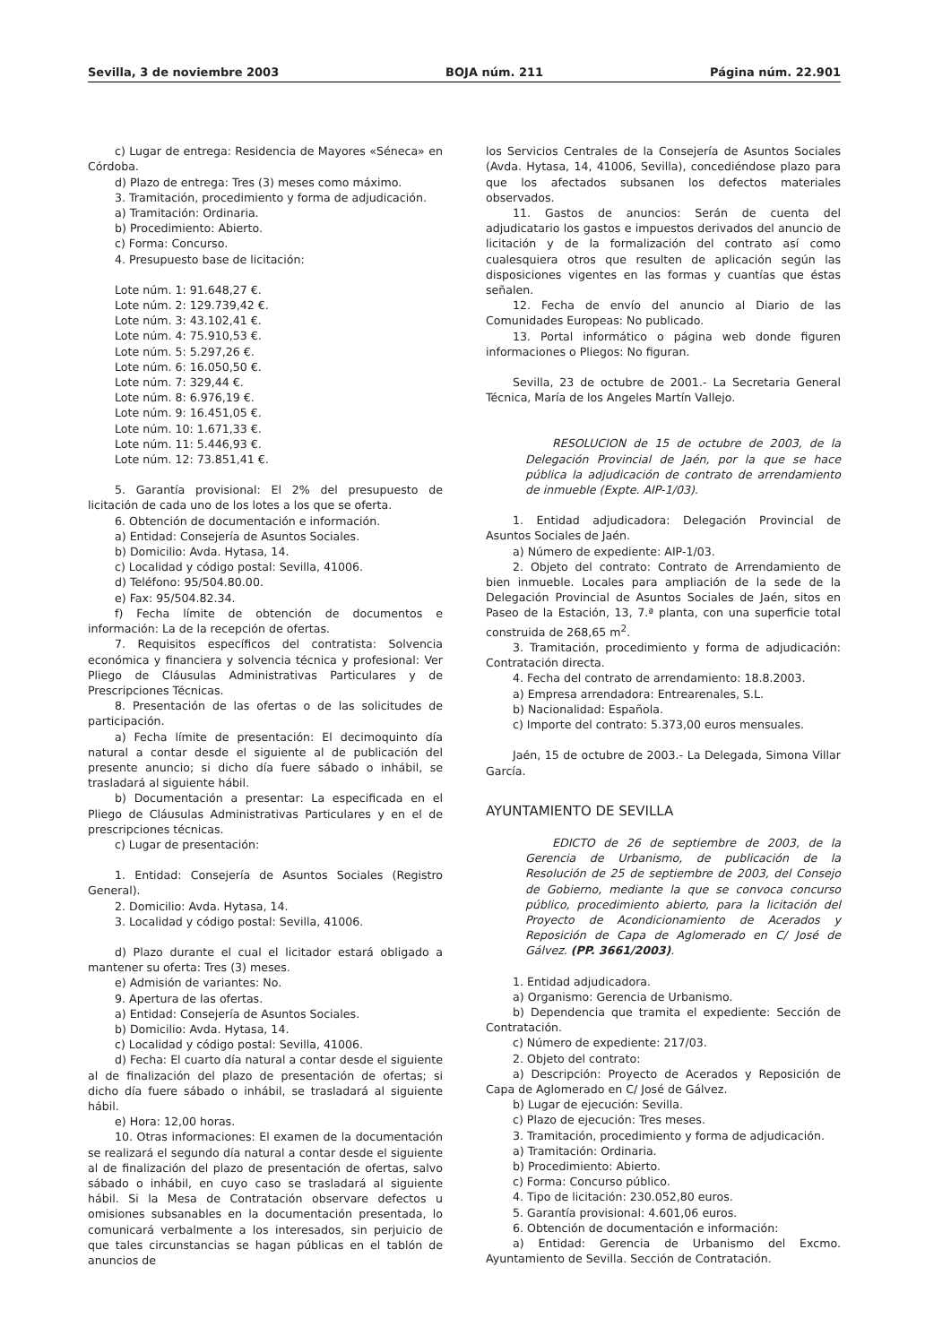Sevilla, 3 de noviembre 2003 BOJA núm. 211 Página núm. 22.901
c) Lugar de entrega: Residencia de Mayores «Séneca» en Córdoba.
d) Plazo de entrega: Tres (3) meses como máximo.
3. Tramitación, procedimiento y forma de adjudicación.
a) Tramitación: Ordinaria.
b) Procedimiento: Abierto.
c) Forma: Concurso.
4. Presupuesto base de licitación:
Lote núm. 1: 91.648,27 €.
Lote núm. 2: 129.739,42 €.
Lote núm. 3: 43.102,41 €.
Lote núm. 4: 75.910,53 €.
Lote núm. 5: 5.297,26 €.
Lote núm. 6: 16.050,50 €.
Lote núm. 7: 329,44 €.
Lote núm. 8: 6.976,19 €.
Lote núm. 9: 16.451,05 €.
Lote núm. 10: 1.671,33 €.
Lote núm. 11: 5.446,93 €.
Lote núm. 12: 73.851,41 €.
5. Garantía provisional: El 2% del presupuesto de licitación de cada uno de los lotes a los que se oferta.
6. Obtención de documentación e información.
a) Entidad: Consejería de Asuntos Sociales.
b) Domicilio: Avda. Hytasa, 14.
c) Localidad y código postal: Sevilla, 41006.
d) Teléfono: 95/504.80.00.
e) Fax: 95/504.82.34.
f) Fecha límite de obtención de documentos e información: La de la recepción de ofertas.
7. Requisitos específicos del contratista: Solvencia económica y financiera y solvencia técnica y profesional: Ver Pliego de Cláusulas Administrativas Particulares y de Prescripciones Técnicas.
8. Presentación de las ofertas o de las solicitudes de participación.
a) Fecha límite de presentación: El decimoquinto día natural a contar desde el siguiente al de publicación del presente anuncio; si dicho día fuere sábado o inhábil, se trasladará al siguiente hábil.
b) Documentación a presentar: La especificada en el Pliego de Cláusulas Administrativas Particulares y en el de prescripciones técnicas.
c) Lugar de presentación:
1. Entidad: Consejería de Asuntos Sociales (Registro General).
2. Domicilio: Avda. Hytasa, 14.
3. Localidad y código postal: Sevilla, 41006.
d) Plazo durante el cual el licitador estará obligado a mantener su oferta: Tres (3) meses.
e) Admisión de variantes: No.
9. Apertura de las ofertas.
a) Entidad: Consejería de Asuntos Sociales.
b) Domicilio: Avda. Hytasa, 14.
c) Localidad y código postal: Sevilla, 41006.
d) Fecha: El cuarto día natural a contar desde el siguiente al de finalización del plazo de presentación de ofertas; si dicho día fuere sábado o inhábil, se trasladará al siguiente hábil.
e) Hora: 12,00 horas.
10. Otras informaciones: El examen de la documentación se realizará el segundo día natural a contar desde el siguiente al de finalización del plazo de presentación de ofertas, salvo sábado o inhábil, en cuyo caso se trasladará al siguiente hábil. Si la Mesa de Contratación observare defectos u omisiones subsanables en la documentación presentada, lo comunicará verbalmente a los interesados, sin perjuicio de que tales circunstancias se hagan públicas en el tablón de anuncios de
los Servicios Centrales de la Consejería de Asuntos Sociales (Avda. Hytasa, 14, 41006, Sevilla), concediéndose plazo para que los afectados subsanen los defectos materiales observados.
11. Gastos de anuncios: Serán de cuenta del adjudicatario los gastos e impuestos derivados del anuncio de licitación y de la formalización del contrato así como cualesquiera otros que resulten de aplicación según las disposiciones vigentes en las formas y cuantías que éstas señalen.
12. Fecha de envío del anuncio al Diario de las Comunidades Europeas: No publicado.
13. Portal informático o página web donde figuren informaciones o Pliegos: No figuran.
Sevilla, 23 de octubre de 2001.- La Secretaria General Técnica, María de los Angeles Martín Vallejo.
RESOLUCION de 15 de octubre de 2003, de la Delegación Provincial de Jaén, por la que se hace pública la adjudicación de contrato de arrendamiento de inmueble (Expte. AIP-1/03).
1. Entidad adjudicadora: Delegación Provincial de Asuntos Sociales de Jaén.
a) Número de expediente: AIP-1/03.
2. Objeto del contrato: Contrato de Arrendamiento de bien inmueble. Locales para ampliación de la sede de la Delegación Provincial de Asuntos Sociales de Jaén, sitos en Paseo de la Estación, 13, 7.ª planta, con una superficie total construida de 268,65 m<sup>2</sup>.
3. Tramitación, procedimiento y forma de adjudicación: Contratación directa.
4. Fecha del contrato de arrendamiento: 18.8.2003.
a) Empresa arrendadora: Entrearenales, S.L.
b) Nacionalidad: Española.
c) Importe del contrato: 5.373,00 euros mensuales.
Jaén, 15 de octubre de 2003.- La Delegada, Simona Villar García.
AYUNTAMIENTO DE SEVILLA
EDICTO de 26 de septiembre de 2003, de la Gerencia de Urbanismo, de publicación de la Resolución de 25 de septiembre de 2003, del Consejo de Gobierno, mediante la que se convoca concurso público, procedimiento abierto, para la licitación del Proyecto de Acondicionamiento de Acerados y Reposición de Capa de Aglomerado en C/ José de Gálvez. (PP. 3661/2003).
1. Entidad adjudicadora.
a) Organismo: Gerencia de Urbanismo.
b) Dependencia que tramita el expediente: Sección de Contratación.
c) Número de expediente: 217/03.
2. Objeto del contrato:
a) Descripción: Proyecto de Acerados y Reposición de Capa de Aglomerado en C/ José de Gálvez.
b) Lugar de ejecución: Sevilla.
c) Plazo de ejecución: Tres meses.
3. Tramitación, procedimiento y forma de adjudicación.
a) Tramitación: Ordinaria.
b) Procedimiento: Abierto.
c) Forma: Concurso público.
4. Tipo de licitación: 230.052,80 euros.
5. Garantía provisional: 4.601,06 euros.
6. Obtención de documentación e información:
a) Entidad: Gerencia de Urbanismo del Excmo. Ayuntamiento de Sevilla. Sección de Contratación.